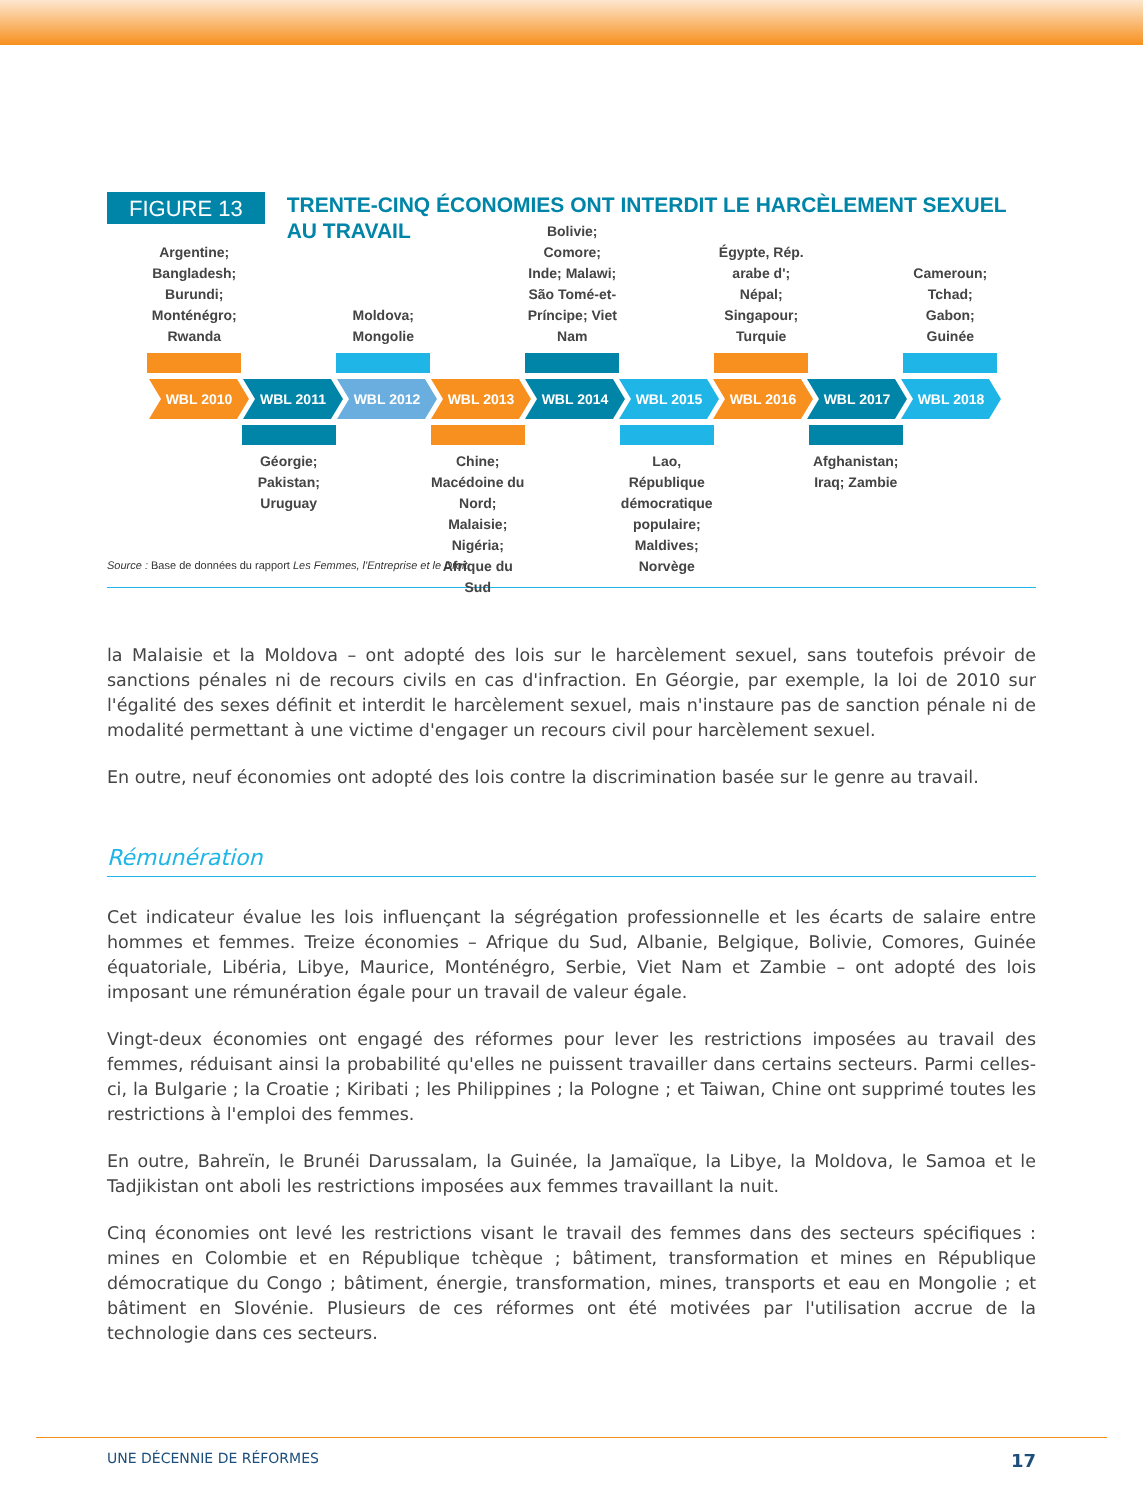FIGURE 13
TRENTE-CINQ ÉCONOMIES ONT INTERDIT LE HARCÈLEMENT SEXUEL AU TRAVAIL
Argentine; Bangladesh; Burundi; Monténégro; Rwanda
Moldova; Mongolie
Bolivie; Comore; Inde; Malawi; São Tomé-et-Príncipe; Viet Nam
Égypte, Rép. arabe d'; Népal; Singapour; Turquie
Cameroun; Tchad; Gabon; Guinée
WBL 2010 WBL 2011 WBL 2012 WBL 2013 WBL 2014 WBL 2015 WBL 2016 WBL 2017 WBL 2018
Géorgie; Pakistan; Uruguay
Chine; Macédoine du Nord; Malaisie; Nigéria; Afrique du Sud
Lao, République démocratique populaire; Maldives; Norvège
Afghanistan; Iraq; Zambie
Source : Base de données du rapport Les Femmes, l'Entreprise et le Droit.
la Malaisie et la Moldova – ont adopté des lois sur le harcèlement sexuel, sans toutefois prévoir de sanctions pénales ni de recours civils en cas d'infraction. En Géorgie, par exemple, la loi de 2010 sur l'égalité des sexes définit et interdit le harcèlement sexuel, mais n'instaure pas de sanction pénale ni de modalité permettant à une victime d'engager un recours civil pour harcèlement sexuel.
En outre, neuf économies ont adopté des lois contre la discrimination basée sur le genre au travail.
Rémunération
Cet indicateur évalue les lois influençant la ségrégation professionnelle et les écarts de salaire entre hommes et femmes. Treize économies – Afrique du Sud, Albanie, Belgique, Bolivie, Comores, Guinée équatoriale, Libéria, Libye, Maurice, Monténégro, Serbie, Viet Nam et Zambie – ont adopté des lois imposant une rémunération égale pour un travail de valeur égale.
Vingt-deux économies ont engagé des réformes pour lever les restrictions imposées au travail des femmes, réduisant ainsi la probabilité qu'elles ne puissent travailler dans certains secteurs. Parmi celles-ci, la Bulgarie ; la Croatie ; Kiribati ; les Philippines ; la Pologne ; et Taiwan, Chine ont supprimé toutes les restrictions à l'emploi des femmes.
En outre, Bahreïn, le Brunéi Darussalam, la Guinée, la Jamaïque, la Libye, la Moldova, le Samoa et le Tadjikistan ont aboli les restrictions imposées aux femmes travaillant la nuit.
Cinq économies ont levé les restrictions visant le travail des femmes dans des secteurs spécifiques : mines en Colombie et en République tchèque ; bâtiment, transformation et mines en République démocratique du Congo ; bâtiment, énergie, transformation, mines, transports et eau en Mongolie ; et bâtiment en Slovénie. Plusieurs de ces réformes ont été motivées par l'utilisation accrue de la technologie dans ces secteurs.
UNE DÉCENNIE DE RÉFORMES 17